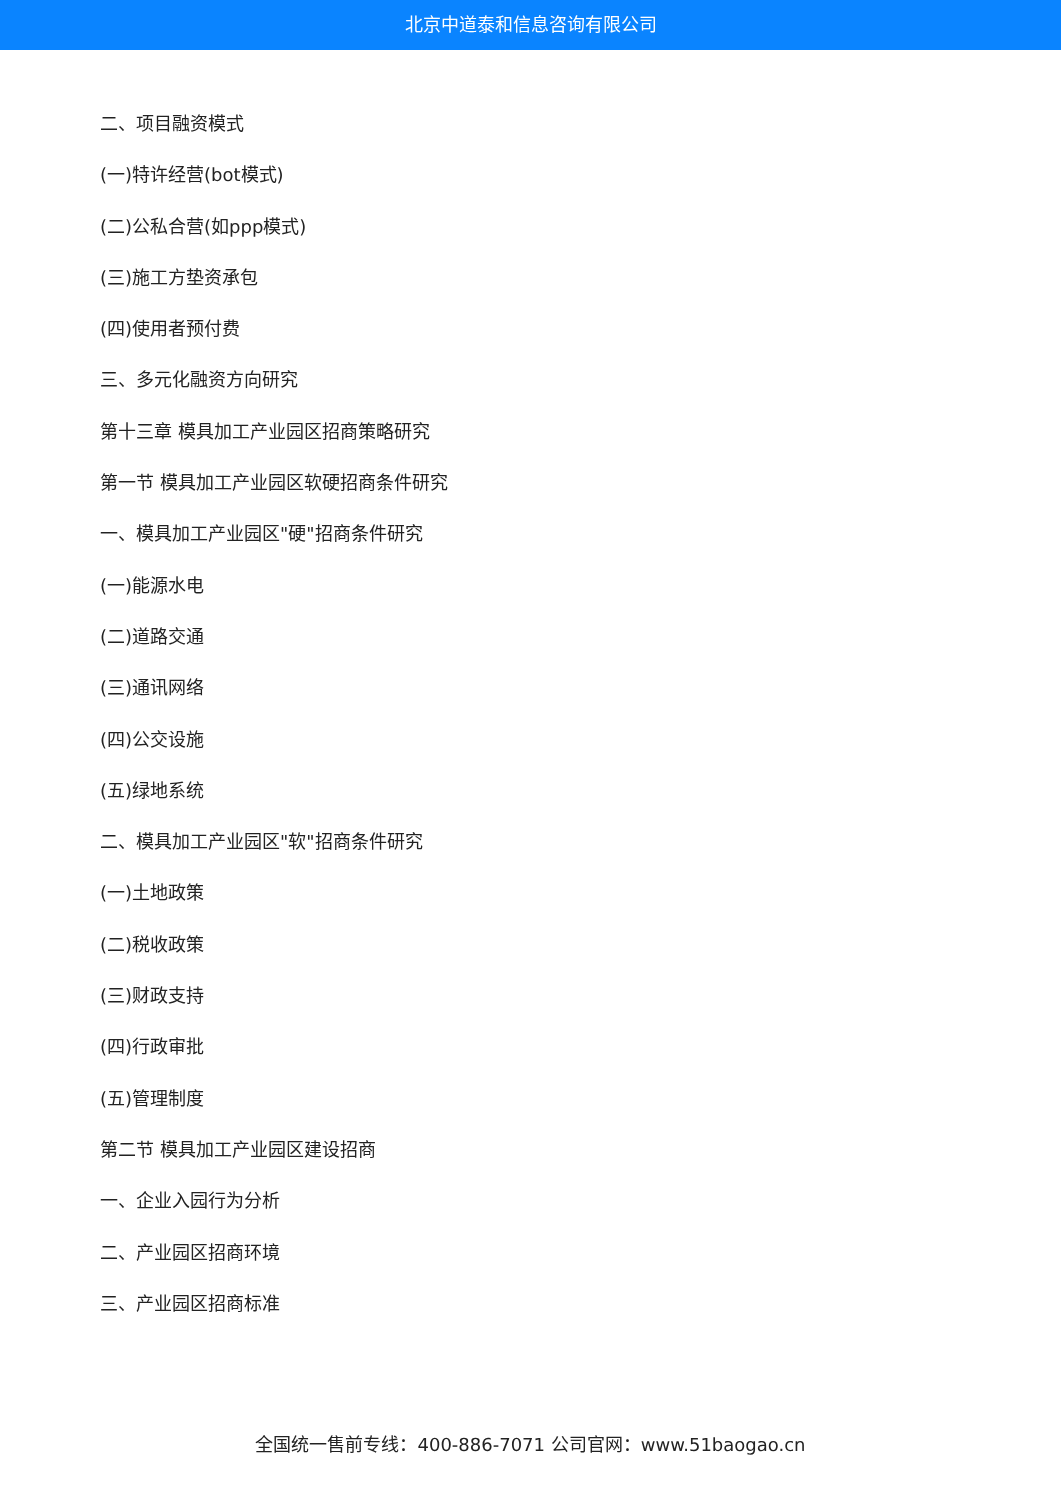北京中道泰和信息咨询有限公司
二、项目融资模式
(一)特许经营(bot模式)
(二)公私合营(如ppp模式)
(三)施工方垫资承包
(四)使用者预付费
三、多元化融资方向研究
第十三章 模具加工产业园区招商策略研究
第一节 模具加工产业园区软硬招商条件研究
一、模具加工产业园区"硬"招商条件研究
(一)能源水电
(二)道路交通
(三)通讯网络
(四)公交设施
(五)绿地系统
二、模具加工产业园区"软"招商条件研究
(一)土地政策
(二)税收政策
(三)财政支持
(四)行政审批
(五)管理制度
第二节 模具加工产业园区建设招商
一、企业入园行为分析
二、产业园区招商环境
三、产业园区招商标准
全国统一售前专线：400-886-7071 公司官网：www.51baogao.cn